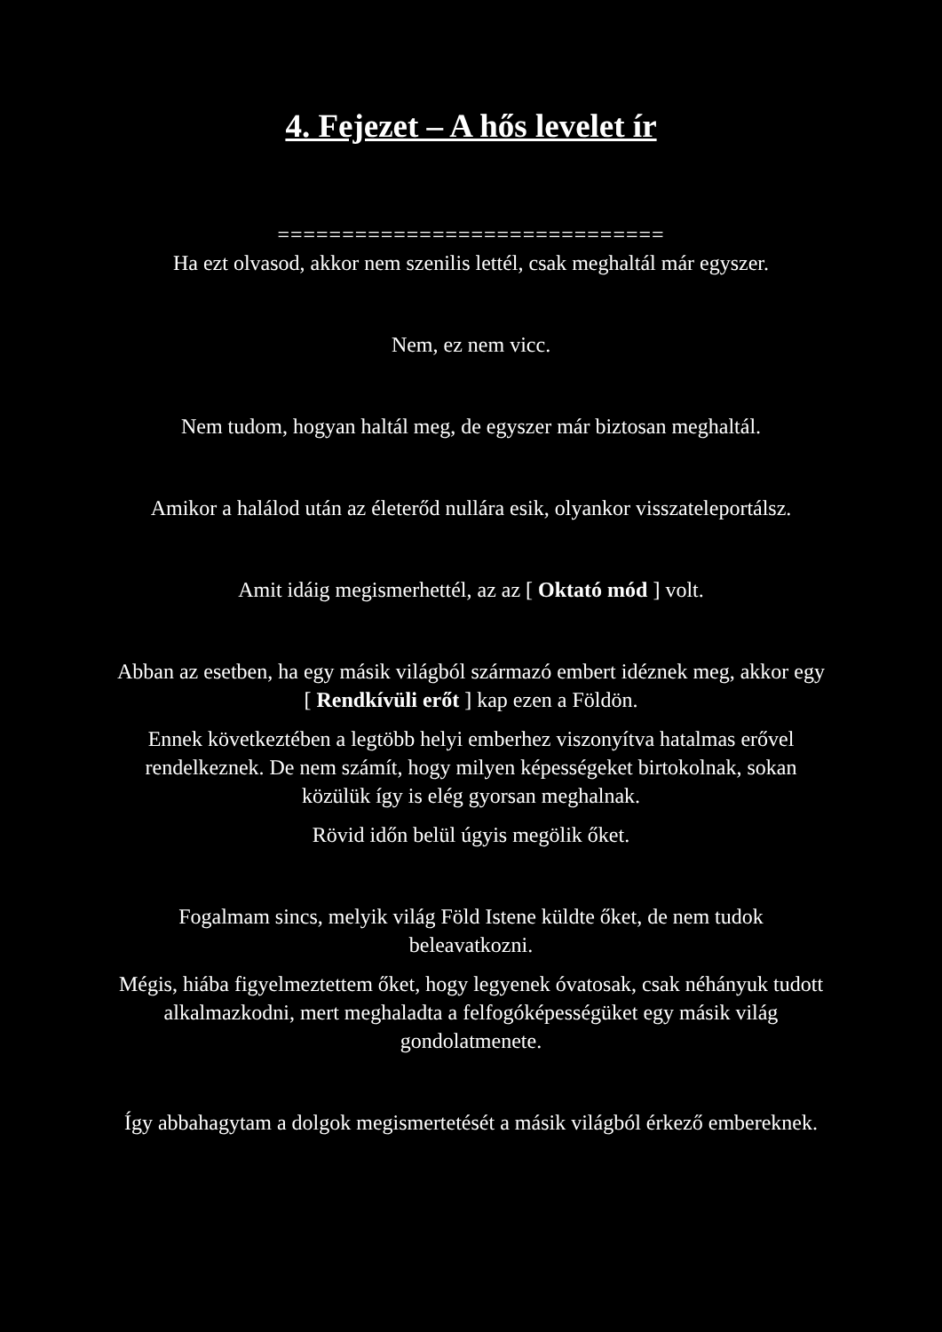4. Fejezet – A hős levelet ír
==============================
Ha ezt olvasod, akkor nem szenilis lettél, csak meghaltál már egyszer.
Nem, ez nem vicc.
Nem tudom, hogyan haltál meg, de egyszer már biztosan meghaltál.
Amikor a halálod után az életerőd nullára esik, olyankor visszateleportálsz.
Amit idáig megismerhettél, az az [ Oktató mód ] volt.
Abban az esetben, ha egy másik világból származó embert idéznek meg, akkor egy [ Rendkívüli erőt ] kap ezen a Földön.
Ennek következtében a legtöbb helyi emberhez viszonyítva hatalmas erővel rendelkeznek. De nem számít, hogy milyen képességeket birtokolnak, sokan közülük így is elég gyorsan meghalnak.
Rövid időn belül úgyis megölik őket.
Fogalmam sincs, melyik világ Föld Istene küldte őket, de nem tudok beleavatkozni.
Mégis, hiába figyelmeztettem őket, hogy legyenek óvatosak, csak néhányuk tudott alkalmazkodni, mert meghaladta a felfogóképességüket egy másik világ gondolatmenete.
Így abbahagytam a dolgok megismertetését a másik világból érkező embereknek.